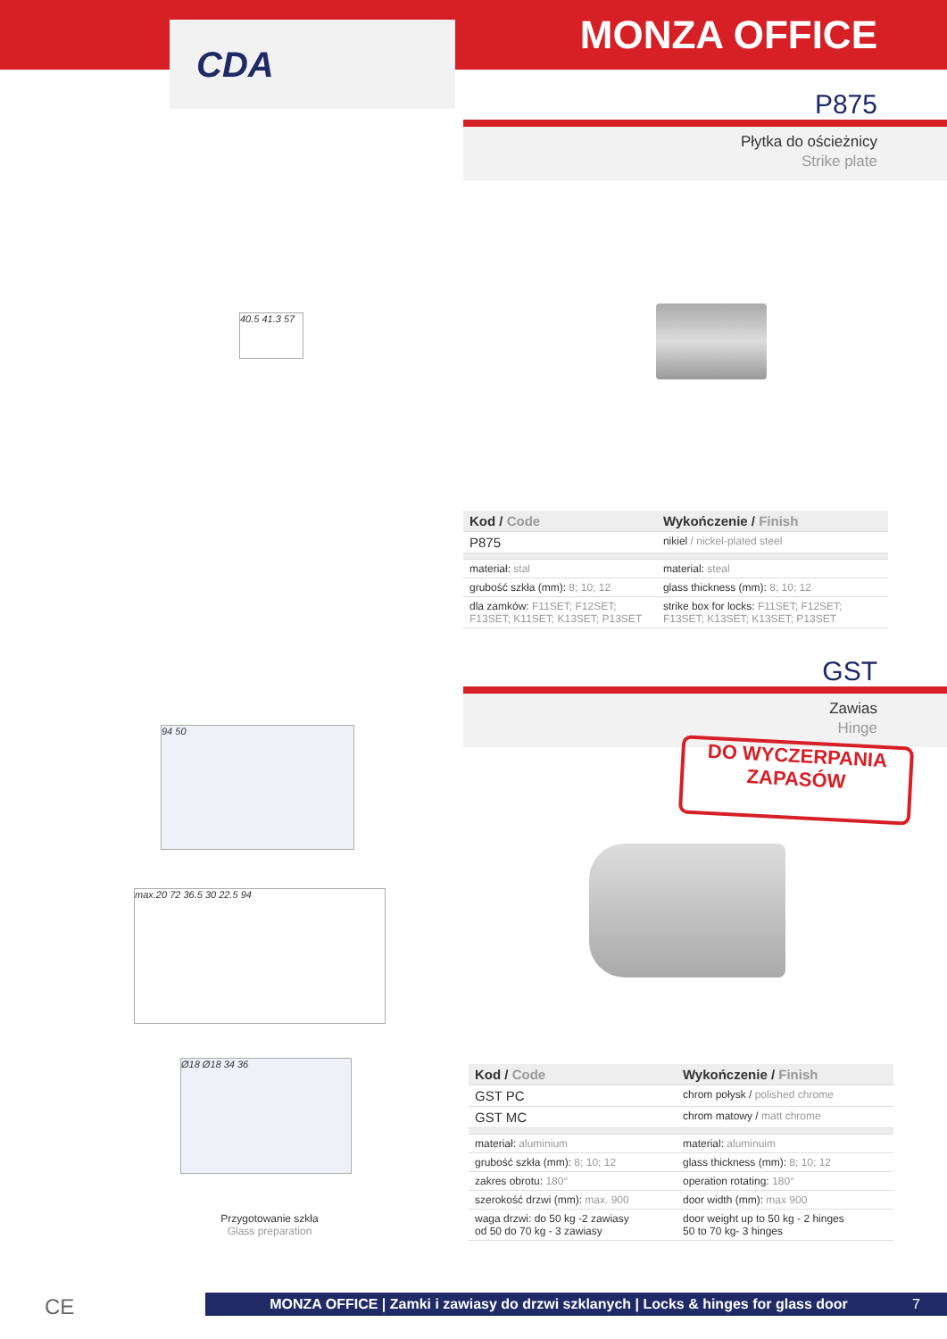CDA
MONZA OFFICE
P875
Płytka do ościeżnicy
Strike plate
40.5 41.3 57
| Kod / Code | Wykończenie / Finish |
| --- | --- |
| P875 | nikiel / nickel-plated steel |
| materiał: stal | material: steal |
| grubość szkła (mm): 8; 10; 12 | glass thickness (mm): 8; 10; 12 |
| dla zamków: F11SET; F12SET; F13SET; K11SET; K13SET; P13SET | strike box for locks: F11SET; F12SET; F13SET; K13SET; K13SET; P13SET |
GST
Zawias
Hinge
DO WYCZERPANIA
ZAPASÓW
94 50
max.20 72 36.5 30 22.5 94
Ø18 Ø18 34 36
Przygotowanie szkła
Glass preparation
| Kod / Code | Wykończenie / Finish |
| --- | --- |
| GST PC | chrom połysk / polished chrome |
| GST MC | chrom matowy / matt chrome |
| materiał: aluminium | material: aluminuim |
| grubość szkła (mm): 8; 10; 12 | glass thickness (mm): 8; 10; 12 |
| zakres obrotu: 180° | operation rotating: 180° |
| szerokość drzwi (mm): max. 900 | door width (mm): max 900 |
| waga drzwi: do 50 kg -2 zawiasy od 50 do 70 kg - 3 zawiasy | door weight up to 50 kg - 2 hinges 50 to 70 kg- 3 hinges |
CE MONZA OFFICE | Zamki i zawiasy do drzwi szklanych | Locks & hinges for glass door 7